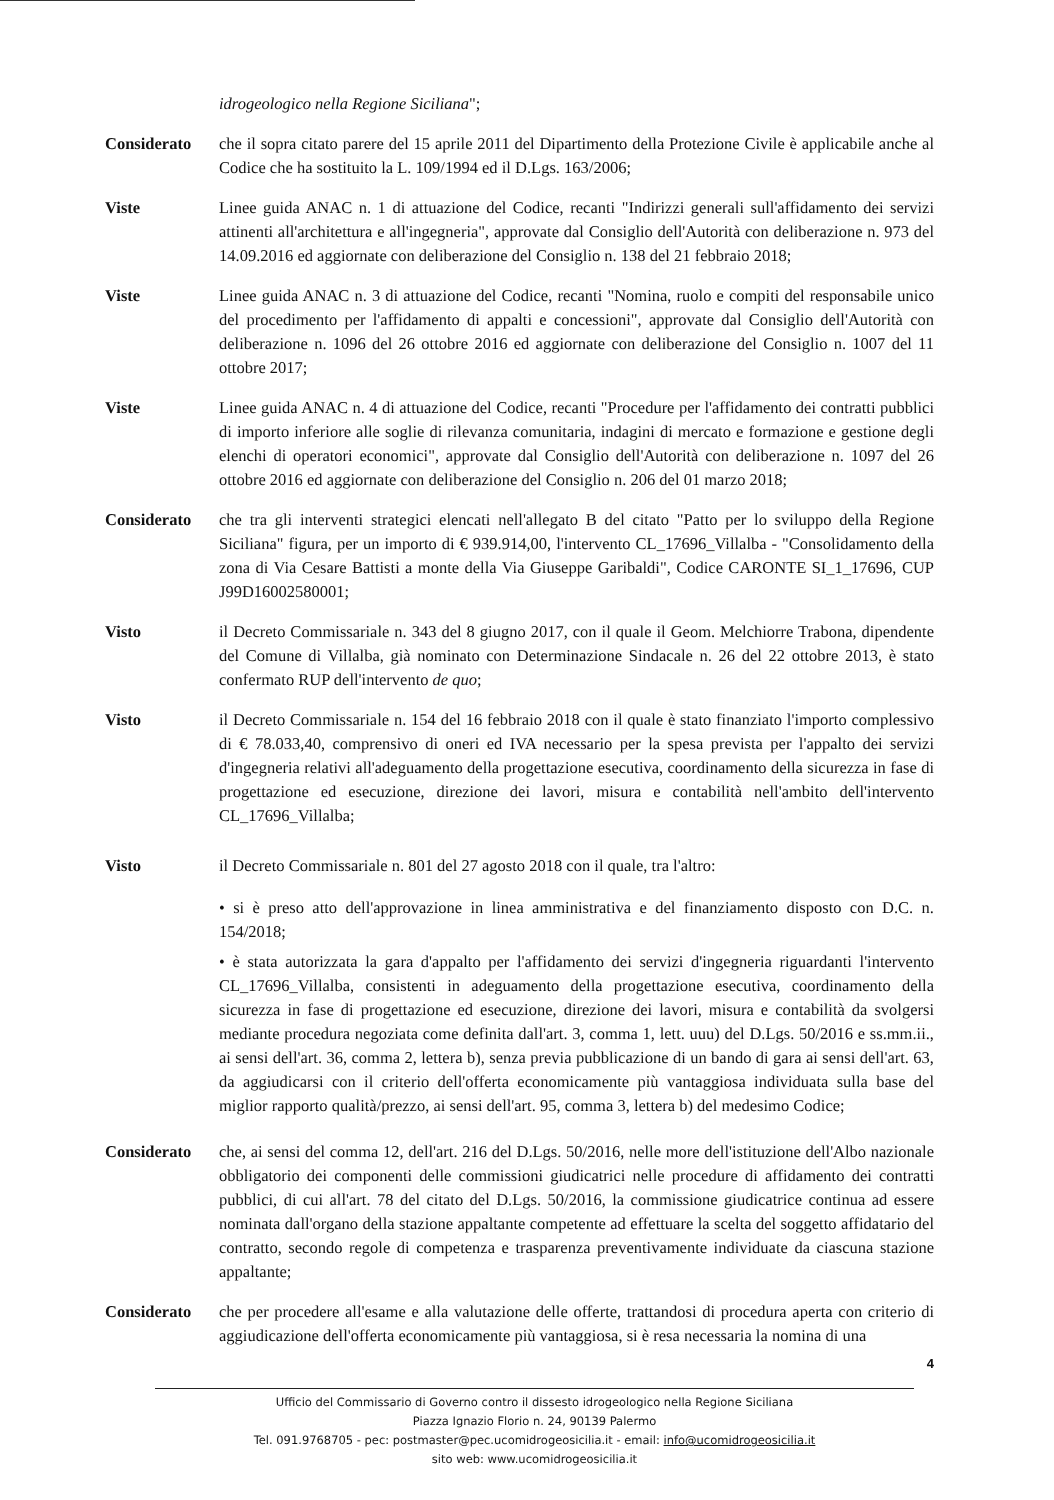idrogeologico nella Regione Siciliana";
Considerato che il sopra citato parere del 15 aprile 2011 del Dipartimento della Protezione Civile è applicabile anche al Codice che ha sostituito la L. 109/1994 ed il D.Lgs. 163/2006;
Viste Linee guida ANAC n. 1 di attuazione del Codice, recanti "Indirizzi generali sull'affidamento dei servizi attinenti all'architettura e all'ingegneria", approvate dal Consiglio dell'Autorità con deliberazione n. 973 del 14.09.2016 ed aggiornate con deliberazione del Consiglio n. 138 del 21 febbraio 2018;
Viste Linee guida ANAC n. 3 di attuazione del Codice, recanti "Nomina, ruolo e compiti del responsabile unico del procedimento per l'affidamento di appalti e concessioni", approvate dal Consiglio dell'Autorità con deliberazione n. 1096 del 26 ottobre 2016 ed aggiornate con deliberazione del Consiglio n. 1007 del 11 ottobre 2017;
Viste Linee guida ANAC n. 4 di attuazione del Codice, recanti "Procedure per l'affidamento dei contratti pubblici di importo inferiore alle soglie di rilevanza comunitaria, indagini di mercato e formazione e gestione degli elenchi di operatori economici", approvate dal Consiglio dell'Autorità con deliberazione n. 1097 del 26 ottobre 2016 ed aggiornate con deliberazione del Consiglio n. 206 del 01 marzo 2018;
Considerato che tra gli interventi strategici elencati nell'allegato B del citato "Patto per lo sviluppo della Regione Siciliana" figura, per un importo di € 939.914,00, l'intervento CL_17696_Villalba - "Consolidamento della zona di Via Cesare Battisti a monte della Via Giuseppe Garibaldi", Codice CARONTE SI_1_17696, CUP J99D16002580001;
Visto il Decreto Commissariale n. 343 del 8 giugno 2017, con il quale il Geom. Melchiorre Trabona, dipendente del Comune di Villalba, già nominato con Determinazione Sindacale n. 26 del 22 ottobre 2013, è stato confermato RUP dell'intervento de quo;
Visto il Decreto Commissariale n. 154 del 16 febbraio 2018 con il quale è stato finanziato l'importo complessivo di € 78.033,40, comprensivo di oneri ed IVA necessario per la spesa prevista per l'appalto dei servizi d'ingegneria relativi all'adeguamento della progettazione esecutiva, coordinamento della sicurezza in fase di progettazione ed esecuzione, direzione dei lavori, misura e contabilità nell'ambito dell'intervento CL_17696_Villalba;
Visto il Decreto Commissariale n. 801 del 27 agosto 2018 con il quale, tra l'altro:
• si è preso atto dell'approvazione in linea amministrativa e del finanziamento disposto con D.C. n. 154/2018;
• è stata autorizzata la gara d'appalto per l'affidamento dei servizi d'ingegneria riguardanti l'intervento CL_17696_Villalba, consistenti in adeguamento della progettazione esecutiva, coordinamento della sicurezza in fase di progettazione ed esecuzione, direzione dei lavori, misura e contabilità da svolgersi mediante procedura negoziata come definita dall'art. 3, comma 1, lett. uuu) del D.Lgs. 50/2016 e ss.mm.ii., ai sensi dell'art. 36, comma 2, lettera b), senza previa pubblicazione di un bando di gara ai sensi dell'art. 63, da aggiudicarsi con il criterio dell'offerta economicamente più vantaggiosa individuata sulla base del miglior rapporto qualità/prezzo, ai sensi dell'art. 95, comma 3, lettera b) del medesimo Codice;
Considerato che, ai sensi del comma 12, dell'art. 216 del D.Lgs. 50/2016, nelle more dell'istituzione dell'Albo nazionale obbligatorio dei componenti delle commissioni giudicatrici nelle procedure di affidamento dei contratti pubblici, di cui all'art. 78 del citato del D.Lgs. 50/2016, la commissione giudicatrice continua ad essere nominata dall'organo della stazione appaltante competente ad effettuare la scelta del soggetto affidatario del contratto, secondo regole di competenza e trasparenza preventivamente individuate da ciascuna stazione appaltante;
Considerato che per procedere all'esame e alla valutazione delle offerte, trattandosi di procedura aperta con criterio di aggiudicazione dell'offerta economicamente più vantaggiosa, si è resa necessaria la nomina di una
4
Ufficio del Commissario di Governo contro il dissesto idrogeologico nella Regione Siciliana
Piazza Ignazio Florio n. 24, 90139 Palermo
Tel. 091.9768705 - pec: postmaster@pec.ucomidrogeosicilia.it - email: info@ucomidrogeosicilia.it
sito web: www.ucomidrogeosicilia.it